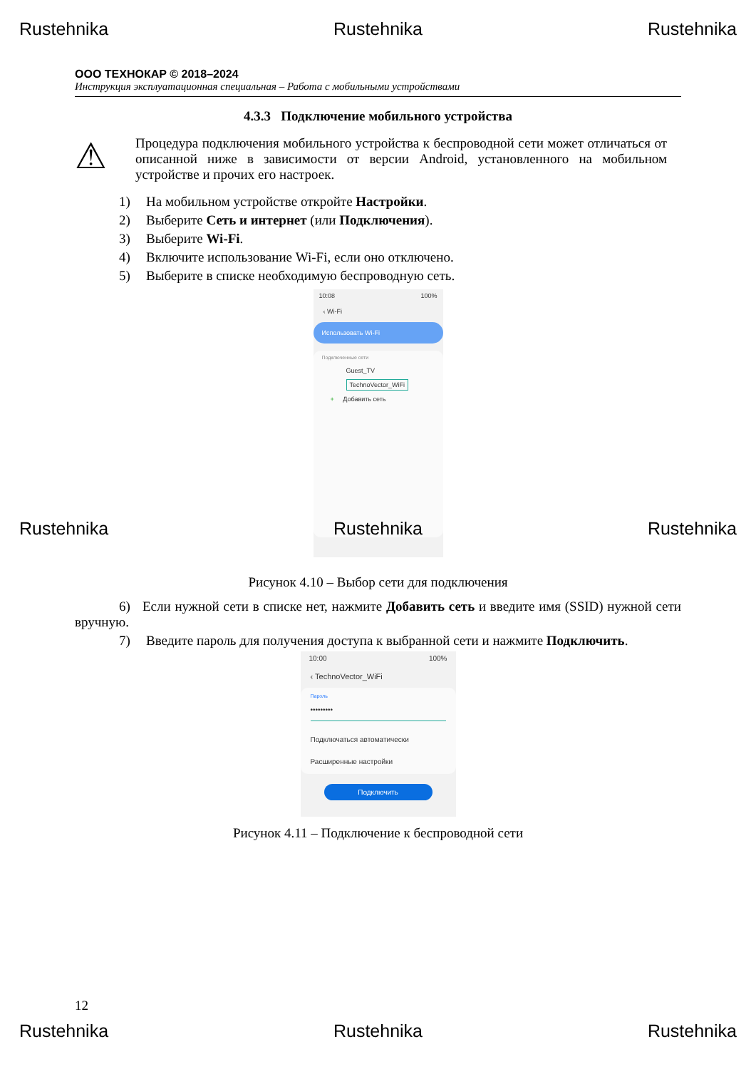Rustehnika Rustehnika Rustehnika
ООО ТЕХНОКАР © 2018–2024
Инструкция эксплуатационная специальная – Работа с мобильными устройствами
4.3.3 Подключение мобильного устройства
⚠
Процедура подключения мобильного устройства к беспроводной сети может отличаться от описанной ниже в зависимости от версии Android, установленного на мобильном устройстве и прочих его настроек.
1) На мобильном устройстве откройте Настройки.
2) Выберите Сеть и интернет (или Подключения).
3) Выберите Wi-Fi.
4) Включите использование Wi-Fi, если оно отключено.
5) Выберите в списке необходимую беспроводную сеть.
10:08 100%
‹ Wi-Fi
Использовать Wi-Fi
Подключенные сети
Guest_TV
TechnoVector_WiFi
+ Добавить сеть
Rustehnika Rustehnika Rustehnika
Рисунок 4.10 – Выбор сети для подключения
6) Если нужной сети в списке нет, нажмите Добавить сеть и введите имя (SSID) нужной сети вручную.
7) Введите пароль для получения доступа к выбранной сети и нажмите Подключить.
10:00 100%
‹ TechnoVector_WiFi
Пароль
•••••••••
Подключаться автоматически
Расширенные настройки
Подключить
Рисунок 4.11 – Подключение к беспроводной сети
12
Rustehnika Rustehnika Rustehnika